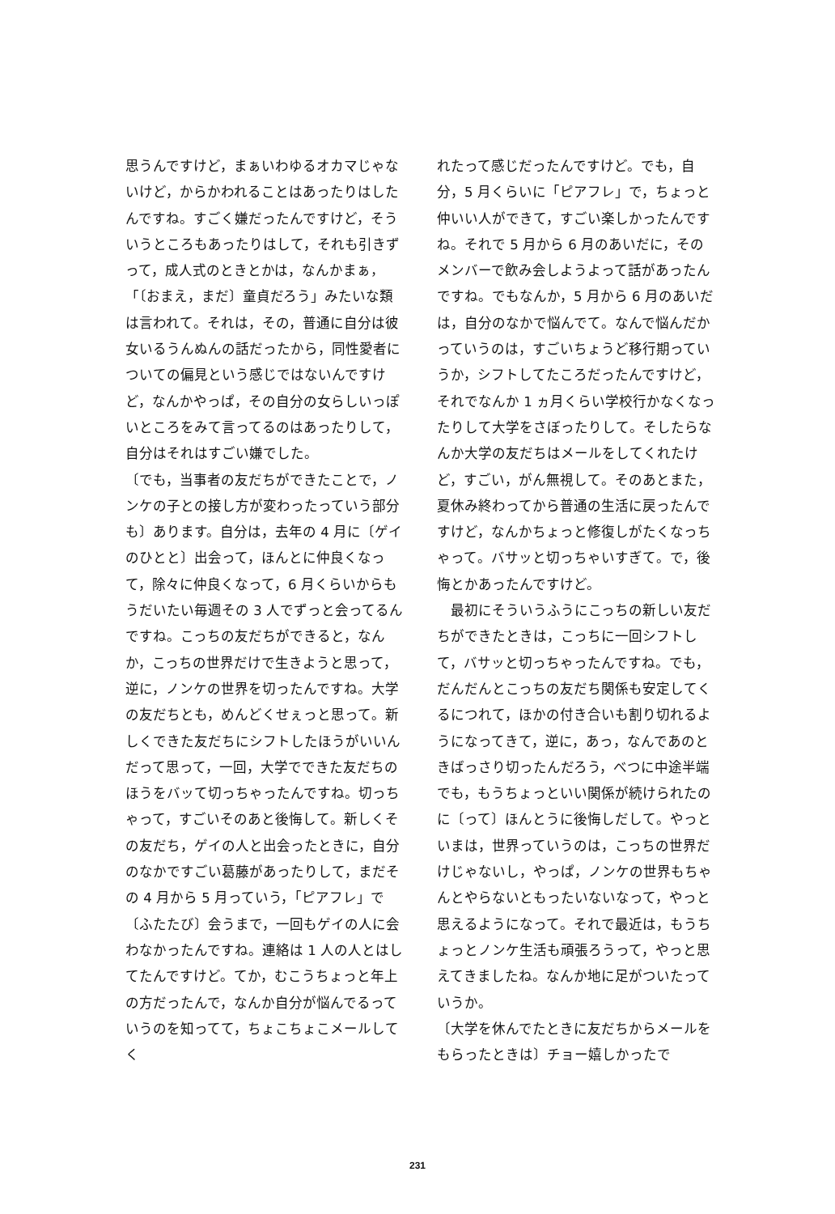思うんですけど，まぁいわゆるオカマじゃないけど，からかわれることはあったりはしたんですね。すごく嫌だったんですけど，そういうところもあったりはして，それも引きずって，成人式のときとかは，なんかまぁ，「〔おまえ，まだ〕童貞だろう」みたいな類は言われて。それは，その，普通に自分は彼女いるうんぬんの話だったから，同性愛者についての偏見という感じではないんですけど，なんかやっぱ，その自分の女らしいっぽいところをみて言ってるのはあったりして，自分はそれはすごい嫌でした。
〔でも，当事者の友だちができたことで，ノンケの子との接し方が変わったっていう部分も〕あります。自分は，去年の 4 月に〔ゲイのひとと〕出会って，ほんとに仲良くなって，除々に仲良くなって，6 月くらいからもうだいたい毎週その 3 人でずっと会ってるんですね。こっちの友だちができると，なんか，こっちの世界だけで生きようと思って，逆に，ノンケの世界を切ったんですね。大学の友だちとも，めんどくせぇっと思って。新しくできた友だちにシフトしたほうがいいんだって思って，一回，大学でできた友だちのほうをバッて切っちゃったんですね。切っちゃって，すごいそのあと後悔して。新しくその友だち，ゲイの人と出会ったときに，自分のなかですごい葛藤があったりして，まだその 4 月から 5 月っていう，「ピアフレ」で〔ふたたび〕会うまで，一回もゲイの人に会わなかったんですね。連絡は 1 人の人とはしてたんですけど。てか，むこうちょっと年上の方だったんで，なんか自分が悩んでるっていうのを知ってて，ちょこちょこメールしてく
れたって感じだったんですけど。でも，自分，5 月くらいに「ピアフレ」で，ちょっと仲いい人ができて，すごい楽しかったんですね。それで 5 月から 6 月のあいだに，そのメンバーで飲み会しようよって話があったんですね。でもなんか，5 月から 6 月のあいだは，自分のなかで悩んでて。なんで悩んだかっていうのは，すごいちょうど移行期っていうか，シフトしてたころだったんですけど，それでなんか 1 ヵ月くらい学校行かなくなったりして大学をさぼったりして。そしたらなんか大学の友だちはメールをしてくれたけど，すごい，がん無視して。そのあとまた，夏休み終わってから普通の生活に戻ったんですけど，なんかちょっと修復しがたくなっちゃって。バサッと切っちゃいすぎて。で，後悔とかあったんですけど。
　最初にそういうふうにこっちの新しい友だちができたときは，こっちに一回シフトして，バサッと切っちゃったんですね。でも，だんだんとこっちの友だち関係も安定してくるにつれて，ほかの付き合いも割り切れるようになってきて，逆に，あっ，なんであのときばっさり切ったんだろう，べつに中途半端でも，もうちょっといい関係が続けられたのに〔って〕ほんとうに後悔しだして。やっといまは，世界っていうのは，こっちの世界だけじゃないし，やっぱ，ノンケの世界もちゃんとやらないともったいないなって，やっと思えるようになって。それで最近は，もうちょっとノンケ生活も頑張ろうって，やっと思えてきましたね。なんか地に足がついたっていうか。
〔大学を休んでたときに友だちからメールをもらったときは〕チョー嬉しかったで
231